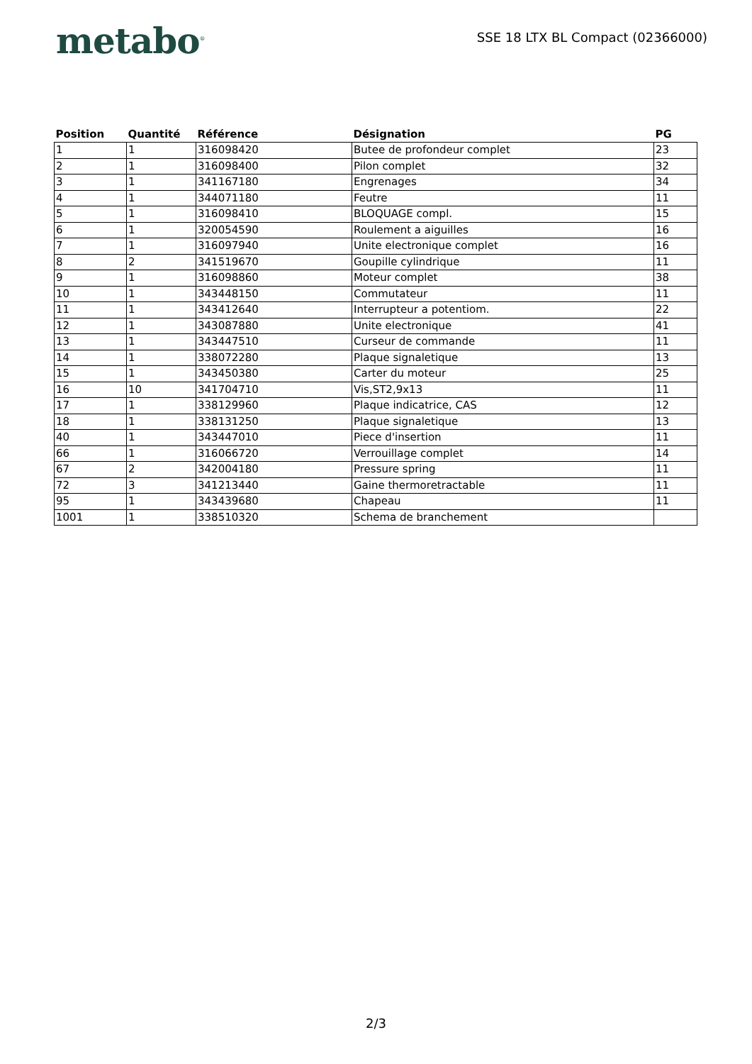metabo<sup>®</sup>
SSE 18 LTX BL Compact (02366000)
| Position | Quantité | Référence | Désignation | PG |
| --- | --- | --- | --- | --- |
| 1 | 1 | 316098420 | Butee de profondeur complet | 23 |
| 2 | 1 | 316098400 | Pilon complet | 32 |
| 3 | 1 | 341167180 | Engrenages | 34 |
| 4 | 1 | 344071180 | Feutre | 11 |
| 5 | 1 | 316098410 | BLOQUAGE compl. | 15 |
| 6 | 1 | 320054590 | Roulement a aiguilles | 16 |
| 7 | 1 | 316097940 | Unite electronique complet | 16 |
| 8 | 2 | 341519670 | Goupille cylindrique | 11 |
| 9 | 1 | 316098860 | Moteur complet | 38 |
| 10 | 1 | 343448150 | Commutateur | 11 |
| 11 | 1 | 343412640 | Interrupteur a potentiom. | 22 |
| 12 | 1 | 343087880 | Unite electronique | 41 |
| 13 | 1 | 343447510 | Curseur de commande | 11 |
| 14 | 1 | 338072280 | Plaque signaletique | 13 |
| 15 | 1 | 343450380 | Carter du moteur | 25 |
| 16 | 10 | 341704710 | Vis,ST2,9x13 | 11 |
| 17 | 1 | 338129960 | Plaque indicatrice, CAS | 12 |
| 18 | 1 | 338131250 | Plaque signaletique | 13 |
| 40 | 1 | 343447010 | Piece d'insertion | 11 |
| 66 | 1 | 316066720 | Verrouillage complet | 14 |
| 67 | 2 | 342004180 | Pressure spring | 11 |
| 72 | 3 | 341213440 | Gaine thermoretractable | 11 |
| 95 | 1 | 343439680 | Chapeau | 11 |
| 1001 | 1 | 338510320 | Schema de branchement | |
2/3